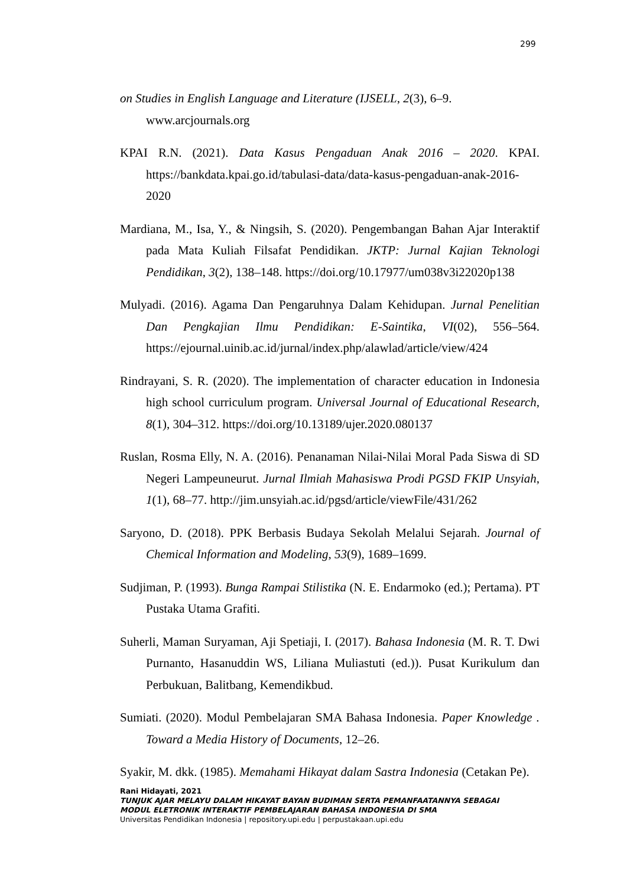299
on Studies in English Language and Literature (IJSELL, 2(3), 6–9.
www.arcjournals.org
KPAI R.N. (2021). Data Kasus Pengaduan Anak 2016 – 2020. KPAI. https://bankdata.kpai.go.id/tabulasi-data/data-kasus-pengaduan-anak-2016-2020
Mardiana, M., Isa, Y., & Ningsih, S. (2020). Pengembangan Bahan Ajar Interaktif pada Mata Kuliah Filsafat Pendidikan. JKTP: Jurnal Kajian Teknologi Pendidikan, 3(2), 138–148. https://doi.org/10.17977/um038v3i22020p138
Mulyadi. (2016). Agama Dan Pengaruhnya Dalam Kehidupan. Jurnal Penelitian Dan Pengkajian Ilmu Pendidikan: E-Saintika, VI(02), 556–564. https://ejournal.uinib.ac.id/jurnal/index.php/alawlad/article/view/424
Rindrayani, S. R. (2020). The implementation of character education in Indonesia high school curriculum program. Universal Journal of Educational Research, 8(1), 304–312. https://doi.org/10.13189/ujer.2020.080137
Ruslan, Rosma Elly, N. A. (2016). Penanaman Nilai-Nilai Moral Pada Siswa di SD Negeri Lampeuneurut. Jurnal Ilmiah Mahasiswa Prodi PGSD FKIP Unsyiah, 1(1), 68–77. http://jim.unsyiah.ac.id/pgsd/article/viewFile/431/262
Saryono, D. (2018). PPK Berbasis Budaya Sekolah Melalui Sejarah. Journal of Chemical Information and Modeling, 53(9), 1689–1699.
Sudjiman, P. (1993). Bunga Rampai Stilistika (N. E. Endarmoko (ed.); Pertama). PT Pustaka Utama Grafiti.
Suherli, Maman Suryaman, Aji Spetiaji, I. (2017). Bahasa Indonesia (M. R. T. Dwi Purnanto, Hasanuddin WS, Liliana Muliastuti (ed.)). Pusat Kurikulum dan Perbukuan, Balitbang, Kemendikbud.
Sumiati. (2020). Modul Pembelajaran SMA Bahasa Indonesia. Paper Knowledge . Toward a Media History of Documents, 12–26.
Syakir, M. dkk. (1985). Memahami Hikayat dalam Sastra Indonesia (Cetakan Pe).
Rani Hidayati, 2021
TUNJUK AJAR MELAYU DALAM HIKAYAT BAYAN BUDIMAN SERTA PEMANFAATANNYA SEBAGAI
MODUL ELETRONIK INTERAKTIF PEMBELAJARAN BAHASA INDONESIA DI SMA
Universitas Pendidikan Indonesia | repository.upi.edu | perpustakaan.upi.edu